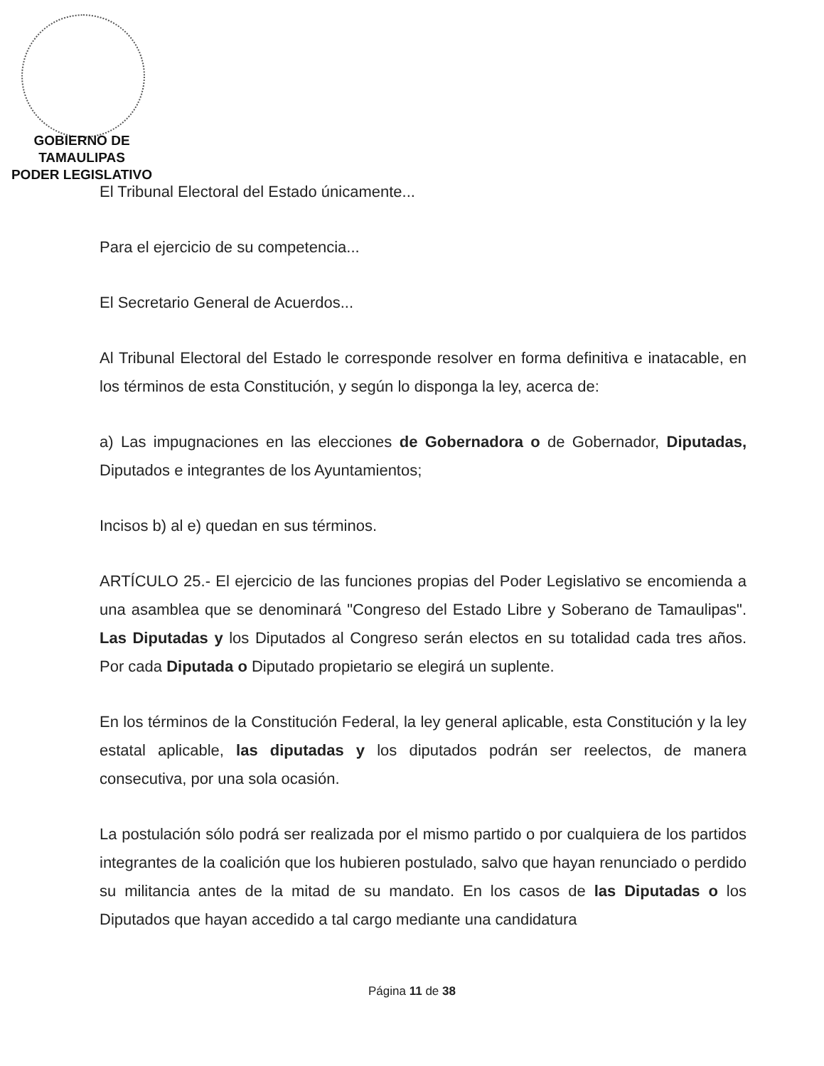GOBIERNO DE TAMAULIPAS
PODER LEGISLATIVO
El Tribunal Electoral del Estado únicamente...
Para el ejercicio de su competencia...
El Secretario General de Acuerdos...
Al Tribunal Electoral del Estado le corresponde resolver en forma definitiva e inatacable, en los términos de esta Constitución, y según lo disponga la ley, acerca de:
a) Las impugnaciones en las elecciones de Gobernadora o de Gobernador, Diputadas, Diputados e integrantes de los Ayuntamientos;
Incisos b) al e) quedan en sus términos.
ARTÍCULO 25.- El ejercicio de las funciones propias del Poder Legislativo se encomienda a una asamblea que se denominará "Congreso del Estado Libre y Soberano de Tamaulipas". Las Diputadas y los Diputados al Congreso serán electos en su totalidad cada tres años. Por cada Diputada o Diputado propietario se elegirá un suplente.
En los términos de la Constitución Federal, la ley general aplicable, esta Constitución y la ley estatal aplicable, las diputadas y los diputados podrán ser reelectos, de manera consecutiva, por una sola ocasión.
La postulación sólo podrá ser realizada por el mismo partido o por cualquiera de los partidos integrantes de la coalición que los hubieren postulado, salvo que hayan renunciado o perdido su militancia antes de la mitad de su mandato. En los casos de las Diputadas o los Diputados que hayan accedido a tal cargo mediante una candidatura
Página 11 de 38